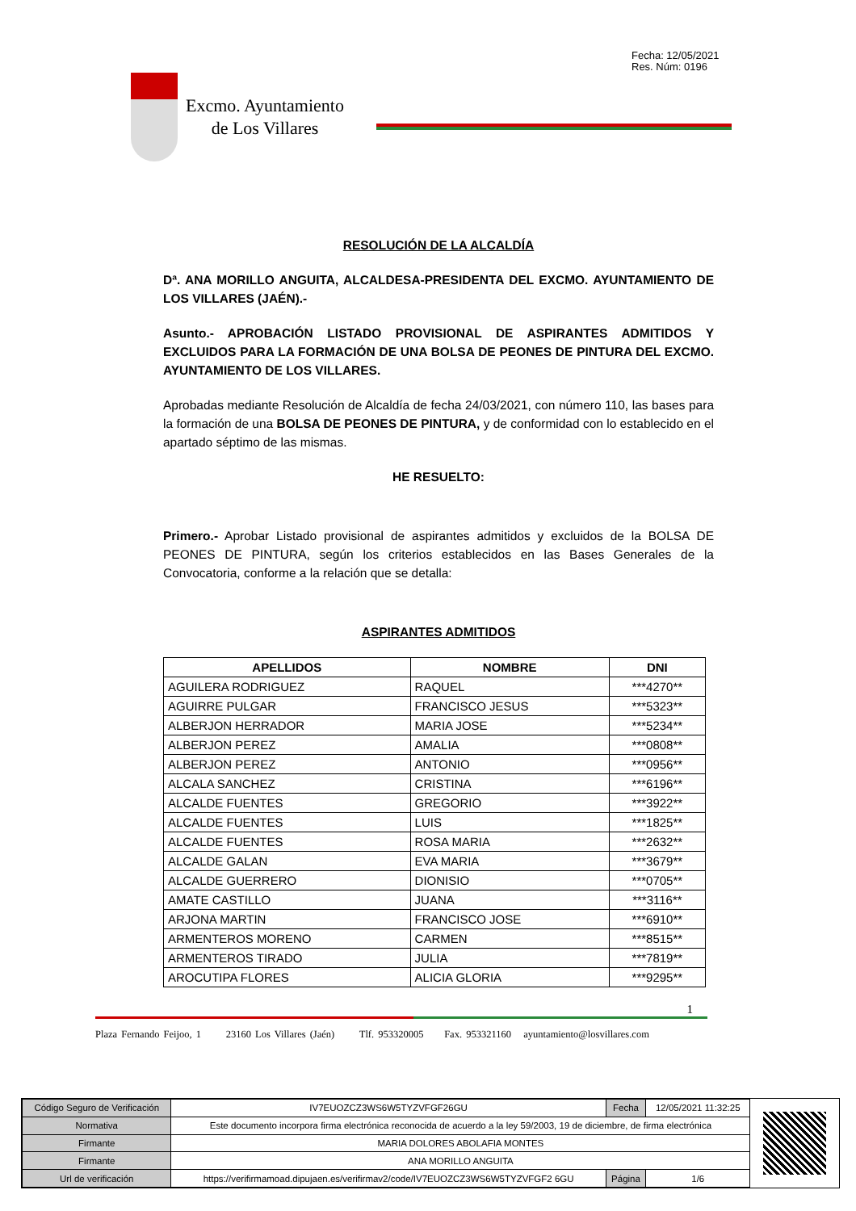Fecha: 12/05/2021
Res. Núm: 0196
Excmo. Ayuntamiento
de Los Villares
RESOLUCIÓN DE LA ALCALDÍA
Dª. ANA MORILLO ANGUITA, ALCALDESA-PRESIDENTA DEL EXCMO. AYUNTAMIENTO DE LOS VILLARES (JAÉN).-
Asunto.- APROBACIÓN LISTADO PROVISIONAL DE ASPIRANTES ADMITIDOS Y EXCLUIDOS PARA LA FORMACIÓN DE UNA BOLSA DE PEONES DE PINTURA DEL EXCMO. AYUNTAMIENTO DE LOS VILLARES.
Aprobadas mediante Resolución de Alcaldía de fecha 24/03/2021, con número 110, las bases para la formación de una BOLSA DE PEONES DE PINTURA, y de conformidad con lo establecido en el apartado séptimo de las mismas.
HE RESUELTO:
Primero.- Aprobar Listado provisional de aspirantes admitidos y excluidos de la BOLSA DE PEONES DE PINTURA, según los criterios establecidos en las Bases Generales de la Convocatoria, conforme a la relación que se detalla:
ASPIRANTES ADMITIDOS
| APELLIDOS | NOMBRE | DNI |
| --- | --- | --- |
| AGUILERA RODRIGUEZ | RAQUEL | ***4270** |
| AGUIRRE PULGAR | FRANCISCO JESUS | ***5323** |
| ALBERJON HERRADOR | MARIA JOSE | ***5234** |
| ALBERJON PEREZ | AMALIA | ***0808** |
| ALBERJON PEREZ | ANTONIO | ***0956** |
| ALCALA SANCHEZ | CRISTINA | ***6196** |
| ALCALDE FUENTES | GREGORIO | ***3922** |
| ALCALDE FUENTES | LUIS | ***1825** |
| ALCALDE FUENTES | ROSA MARIA | ***2632** |
| ALCALDE GALAN | EVA MARIA | ***3679** |
| ALCALDE GUERRERO | DIONISIO | ***0705** |
| AMATE CASTILLO | JUANA | ***3116** |
| ARJONA MARTIN | FRANCISCO JOSE | ***6910** |
| ARMENTEROS MORENO | CARMEN | ***8515** |
| ARMENTEROS TIRADO | JULIA | ***7819** |
| AROCUTIPA FLORES | ALICIA GLORIA | ***9295** |
1
Plaza Fernando Feijoo, 1 23160 Los Villares (Jaén) Tlf. 953320005 Fax. 953321160 ayuntamiento@losvillares.com
| Código Seguro de Verificación | IV7EUOZCZ3WS6W5TYZVFGF26GU | Fecha | 12/05/2021 11:32:25 |
| Normativa | Este documento incorpora firma electrónica reconocida de acuerdo a la ley 59/2003, 19 de diciembre, de firma electrónica | | |
| Firmante | MARIA DOLORES ABOLAFIA MONTES | | |
| Firmante | ANA MORILLO ANGUITA | | |
| Url de verificación | https://verifirmamoad.dipujaen.es/verifirmav2/code/IV7EUOZCZ3WS6W5TYZVFGF2 6GU | Página | 1/6 |